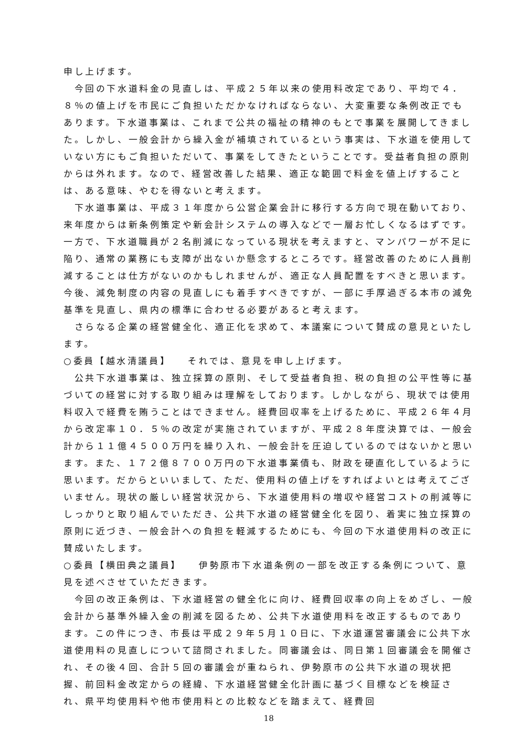申し上げます。
　今回の下水道料金の見直しは、平成２５年以来の使用料改定であり、平均で４．８％の値上げを市民にご負担いただかなければならない、大変重要な条例改正でもあります。下水道事業は、これまで公共の福祉の精神のもとで事業を展開してきました。しかし、一般会計から繰入金が補填されているという事実は、下水道を使用していない方にもご負担いただいて、事業をしてきたということです。受益者負担の原則からは外れます。なので、経営改善した結果、適正な範囲で料金を値上げすることは、ある意味、やむを得ないと考えます。
　下水道事業は、平成３１年度から公営企業会計に移行する方向で現在動いており、来年度からは新条例策定や新会計システムの導入などで一層お忙しくなるはずです。一方で、下水道職員が２名削減になっている現状を考えますと、マンパワーが不足に陥り、通常の業務にも支障が出ないか懸念するところです。経営改善のために人員削減することは仕方がないのかもしれませんが、適正な人員配置をすべきと思います。今後、減免制度の内容の見直しにも着手すべきですが、一部に手厚過ぎる本市の減免基準を見直し、県内の標準に合わせる必要があると考えます。
　さらなる企業の経営健全化、適正化を求めて、本議案について賛成の意見といたします。
○委員【越水清議員】　　それでは、意見を申し上げます。
　公共下水道事業は、独立採算の原則、そして受益者負担、税の負担の公平性等に基づいての経営に対する取り組みは理解をしております。しかしながら、現状では使用料収入で経費を賄うことはできません。経費回収率を上げるために、平成２６年４月から改定率１０．５％の改定が実施されていますが、平成２８年度決算では、一般会計から１１億４５００万円を繰り入れ、一般会計を圧迫しているのではないかと思います。また、１７２億８７００万円の下水道事業債も、財政を硬直化しているように思います。だからといいまして、ただ、使用料の値上げをすればよいとは考えてございません。現状の厳しい経営状況から、下水道使用料の増収や経営コストの削減等にしっかりと取り組んでいただき、公共下水道の経営健全化を図り、着実に独立採算の原則に近づき、一般会計への負担を軽減するためにも、今回の下水道使用料の改正に賛成いたします。
○委員【横田典之議員】　　伊勢原市下水道条例の一部を改正する条例について、意見を述べさせていただきます。
　今回の改正条例は、下水道経営の健全化に向け、経費回収率の向上をめざし、一般会計から基準外繰入金の削減を図るため、公共下水道使用料を改正するものであります。この件につき、市長は平成２９年５月１０日に、下水道運営審議会に公共下水道使用料の見直しについて諮問されました。同審議会は、同日第１回審議会を開催され、その後４回、合計５回の審議会が重ねられ、伊勢原市の公共下水道の現状把握、前回料金改定からの経緯、下水道経営健全化計画に基づく目標などを検証され、県平均使用料や他市使用料との比較などを踏まえて、経費回
18